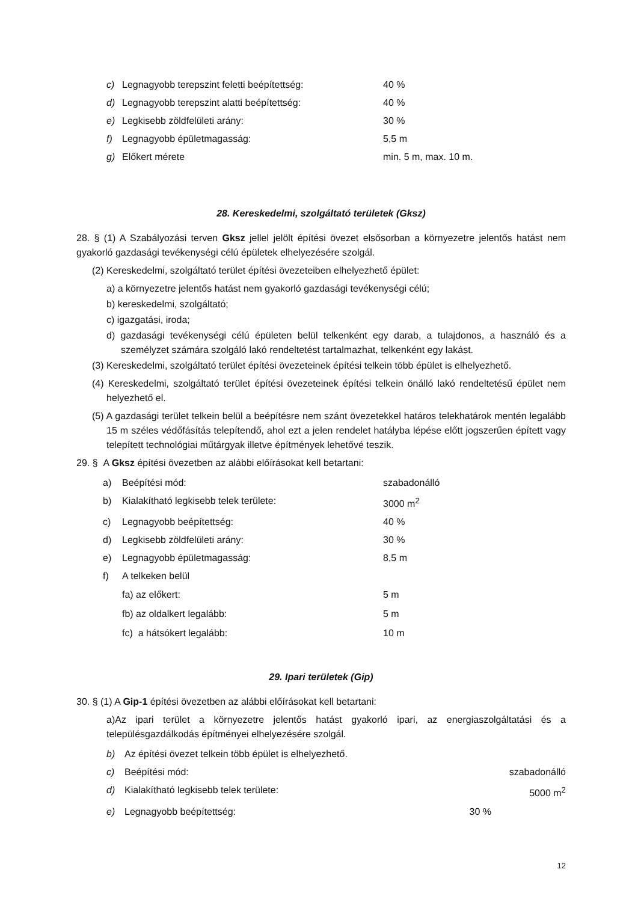c) Legnagyobb terepszint feletti beépítettség: 40 %
d) Legnagyobb terepszint alatti beépítettség: 40 %
e) Legkisebb zöldfelületi arány: 30 %
f) Legnagyobb épületmagasság: 5,5 m
g) Előkert mérete min. 5 m, max. 10 m.
28. Kereskedelmi, szolgáltató területek (Gksz)
28. § (1) A Szabályozási terven Gksz jellel jelölt építési övezet elsősorban a környezetre jelentős hatást nem gyakorló gazdasági tevékenységi célú épületek elhelyezésére szolgál.
(2) Kereskedelmi, szolgáltató terület építési övezeteiben elhelyezhető épület:
a) a környezetre jelentős hatást nem gyakorló gazdasági tevékenységi célú;
b) kereskedelmi, szolgáltató;
c) igazgatási, iroda;
d) gazdasági tevékenységi célú épületen belül telkenként egy darab, a tulajdonos, a használó és a személyzet számára szolgáló lakó rendeltetést tartalmazhat, telkenként egy lakást.
(3) Kereskedelmi, szolgáltató terület építési övezeteinek építési telkein több épület is elhelyezhető.
(4) Kereskedelmi, szolgáltató terület építési övezeteinek építési telkein önálló lakó rendeltetésű épület nem helyezhető el.
(5) A gazdasági terület telkein belül a beépítésre nem szánt övezetekkel határos telekhatárok mentén legalább 15 m széles védőfásítás telepítendő, ahol ezt a jelen rendelet hatályba lépése előtt jogszerűen épített vagy telepített technológiai műtárgyak illetve építmények lehetővé teszik.
29. § A Gksz építési övezetben az alábbi előírásokat kell betartani:
a) Beépítési mód: szabadonálló
b) Kialakítható legkisebb telek területe: 3000 m<sup>2</sup>
c) Legnagyobb beépítettség: 40 %
d) Legkisebb zöldfelületi arány: 30 %
e) Legnagyobb épületmagasság: 8,5 m
f) A telkeken belül
fa) az előkert: 5 m
fb) az oldalkert legalább: 5 m
fc) a hátsókert legalább: 10 m
29. Ipari területek (Gip)
30. § (1) A Gip-1 építési övezetben az alábbi előírásokat kell betartani:
a)Az ipari terület a környezetre jelentős hatást gyakorló ipari, az energiaszolgáltatási és a településgazdálkodás építményei elhelyezésére szolgál.
b) Az építési övezet telkein több épület is elhelyezhető.
c) Beépítési mód: szabadonálló
d) Kialakítható legkisebb telek területe: 5000 m<sup>2</sup>
e) Legnagyobb beépítettség: 30 %
12